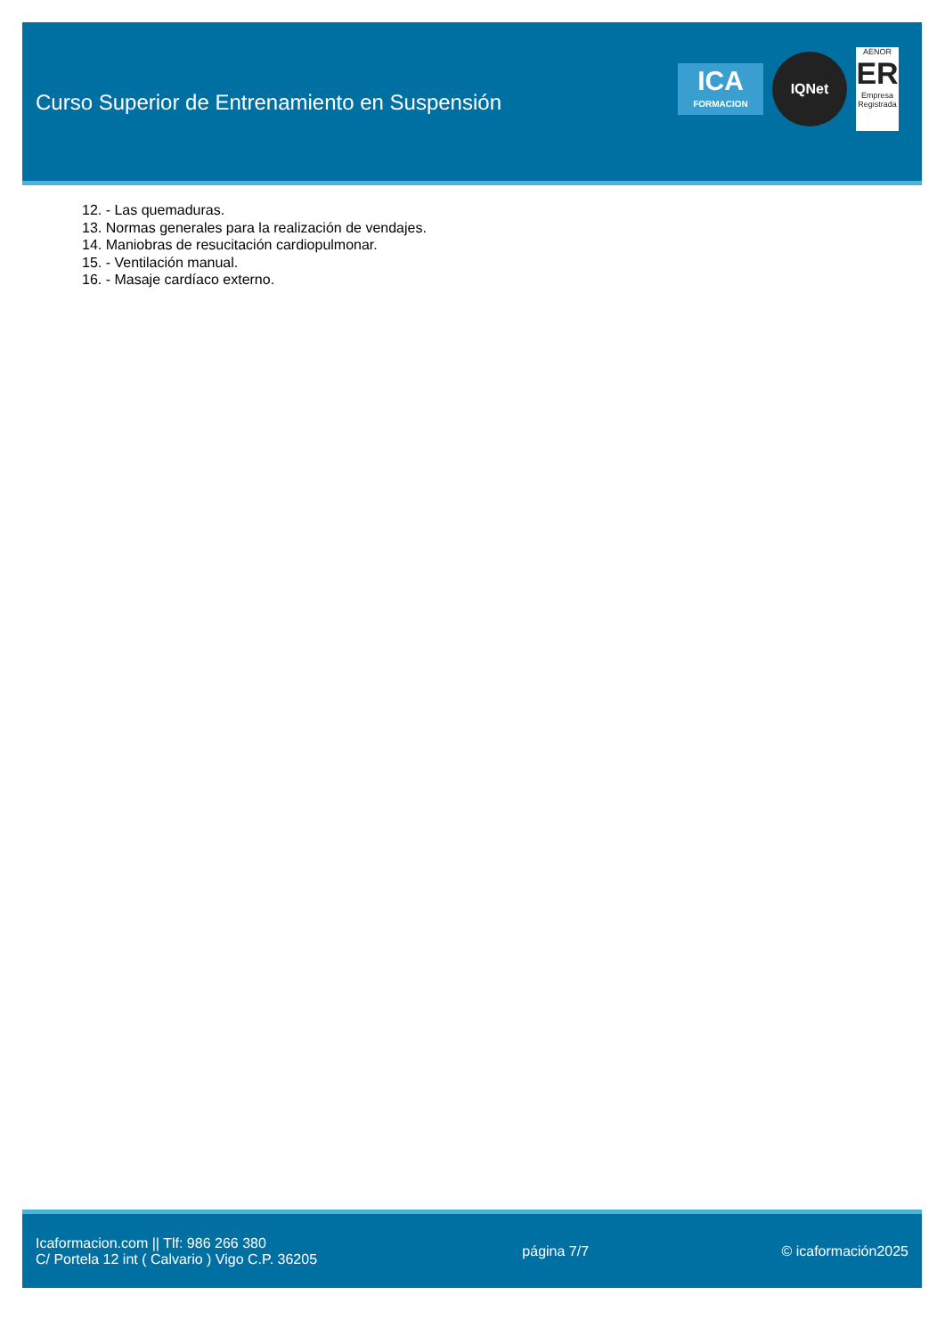Curso Superior de Entrenamiento en Suspensión
ICA
FORMACION
IQNet
AENOR
ER
Empresa Registrada
12. - Las quemaduras.
13. Normas generales para la realización de vendajes.
14. Maniobras de resucitación cardiopulmonar.
15. - Ventilación manual.
16. - Masaje cardíaco externo.
Icaformacion.com || Tlf: 986 266 380
C/ Portela 12 int ( Calvario ) Vigo C.P. 36205
página 7/7 © icaformación2025